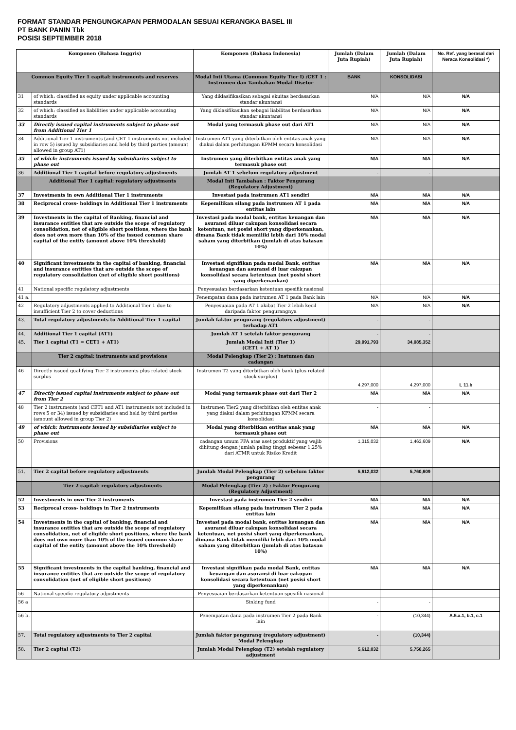FORMAT STANDAR PENGUNGKAPAN PERMODALAN SESUAI KERANGKA BASEL III
PT BANK PANIN Tbk
POSISI SEPTEMBER 2018
| Komponen (Bahasa Inggris) | | Komponen (Bahasa Indonesia) | Jumlah (Dalam Juta Rupiah) | Jumlah (Dalam Juta Rupiah) | No. Ref. yang berasal dari Neraca Konsolidasi *) |
| --- | --- | --- | --- | --- | --- |
| Common Equity Tier 1 capital: instruments and reserves | | Modal Inti Utama (Common Equity Tier I) /CET 1 : Instrumen dan Tambahan Modal Disetor | BANK | KONSOLIDASI | |
| 31 | of which: classified as equity under applicable accounting standards | Yang diklasifikasikan sebagai ekuitas berdasarkan standar akuntansi | N/A | N/A | N/A |
| 32 | of which: classified as liabilities under applicable accounting standards | Yang diklasifikasikan sebagai liabilitas berdasarkan standar akuntansi | N/A | N/A | N/A |
| 33 | Directly issued capital instruments subject to phase out from Additional Tier 1 | Modal yang termasuk phase out dari AT1 | N/A | N/A | N/A |
| 34 | Additional Tier 1 instruments (and CET 1 instruments not included in row 5) issued by subsidiaries and held by third parties (amount allowed in group AT1) | Instrumen AT1 yang diterbitkan oleh entitas anak yang diakui dalam perhitungan KPMM secara konsolidasi | N/A | N/A | N/A |
| 35 | of which: instruments issued by subsidiaries subject to phase out | Instrumen yang diterbitkan entitas anak yang termasuk phase out | N/A | N/A | N/A |
| 36 | Additional Tier 1 capital before regulatory adjustments | Jumlah AT 1 sebelum regulatory adjustment | - | - | |
| | Additional Tier 1 capital: regulatory adjustments | Modal Inti Tambahan : Faktor Pengurang (Regulatory Adjustment) | | | |
| 37 | Investments in own Additional Tier 1 instruments | Investasi pada instrumen AT1 sendiri | N/A | N/A | N/A |
| 38 | Reciprocal cross- holdings in Additional Tier 1 instruments | Kepemilikan silang pada instrumen AT 1 pada entitas lain | N/A | N/A | N/A |
| 39 | Investments in the capital of Banking, financial and insurance entities that are outside the scope of regulatory consolidation, net of eligible short positions, where the bank does not own more than 10% of the issued common share capital of the entity (amount above 10% threshold) | Investasi pada modal bank, entitas keuangan dan asuransi diluar cakupan konsolidasi secara ketentuan, net posisi short yang diperkenankan, dimana Bank tidak memiliki lebih dari 10% modal saham yang diterbitkan (jumlah di atas batasan 10%) | N/A | N/A | N/A |
| 40 | Significant investments in the capital of banking, financial and insurance entities that are outside the scope of regulatory consolidation (net of eligible short positions) | Investasi signifikan pada modal Bank, entitas keuangan dan asuransi di luar cakupan konsolidasi secara ketentuan (net posisi short yang diperkenankan) | N/A | N/A | N/A |
| 41 | National specific regulatory adjustments | Penyesuaian berdasarkan ketentuan spesifik nasional | | | |
| 41 a. | | Penempatan dana pada instrumen AT 1 pada Bank lain | N/A | N/A | N/A |
| 42 | Regulatory adjustments applied to Additional Tier 1 due to insufficient Tier 2 to cover deductions | Penyesuaian pada AT 1 akibat Tier 2 lebih kecil daripada faktor pengurangnya | N/A | N/A | N/A |
| 43. | Total regulatory adjustments to Additional Tier 1 capital | Jumlah faktor pengurang (regulatory adjustment) terhadap AT1 | - | - | |
| 44. | Additional Tier 1 capital (AT1) | Jumlah AT 1 setelah faktor pengurang | - | - | |
| 45. | Tier 1 capital (T1 = CET1 + AT1) | Jumlah Modal Inti (Tier 1) (CET1 + AT 1) | 29,991,793 | 34,085,352 | |
| | Tier 2 capital: instruments and provisions | Modal Pelengkap (Tier 2) : Instumen dan cadangan | | | |
| 46 | Directly issued qualifying Tier 2 instruments plus related stock surplus | Instrumen T2 yang diterbitkan oleh bank (plus related stock surplus) | 4,297,000 | 4,297,000 | L 11.b |
| 47 | Directly issued capital instruments subject to phase out from Tier 2 | Modal yang termasuk phase out dari Tier 2 | N/A | N/A | N/A |
| 48 | Tier 2 instruments (and CET1 and AT1 instruments not included in rows 5 or 34) issued by subsidiaries and held by third parties (amount allowed in group Tier 2) | Instrumen Tier2 yang diterbitkan oleh entitas anak yang diakui dalam perhitungan KPMM secara konsolidasi | - | - | |
| 49 | of which: instruments issued by subsidiaries subject to phase out | Modal yang diterbitkan entitas anak yang termasuk phase out | N/A | N/A | N/A |
| 50 | Provisions | cadangan umum PPA atas aset produktif yang wajib dihitung dengan jumlah paling tinggi sebesar 1,25% dari ATMR untuk Risiko Kredit | 1,315,032 | 1,463,609 | N/A |
| 51. | Tier 2 capital before regulatory adjustments | Jumlah Modal Pelengkap (Tier 2) sebelum faktor pengurang | 5,612,032 | 5,760,609 | |
| | Tier 2 capital: regulatory adjustments | Modal Pelengkap (Tier 2) : Faktor Pengurang (Regulatory Adjustment) | | | |
| 52 | Investments in own Tier 2 instruments | Investasi pada instrumen Tier 2 sendiri | N/A | N/A | N/A |
| 53 | Reciprocal cross- holdings in Tier 2 instruments | Kepemilikan silang pada instrumen Tier 2 pada entitas lain | N/A | N/A | N/A |
| 54 | Investments in the capital of banking, financial and insurance entities that are outside the scope of regulatory consolidation, net of eligible short positions, where the bank does not own more than 10% of the issued common share capital of the entity (amount above the 10% threshold) | Investasi pada modal bank, entitas keuangan dan asuransi diluar cakupan konsolidasi secara ketentuan, net posisi short yang diperkenankan, dimana Bank tidak memiliki lebih dari 10% modal saham yang diterbitkan (jumlah di atas batasan 10%) | N/A | N/A | N/A |
| 55 | Significant investments in the capital banking, financial and insurance entities that are outside the scope of regulatory consolidation (net of eligible short positions) | Investasi signifikan pada modal Bank, entitas keuangan dan asuransi di luar cakupan konsolidasi secara ketentuan (net posisi short yang diperkenankan) | N/A | N/A | N/A |
| 56 | National specific regulatory adjustments | Penyesuaian berdasarkan ketentuan spesifik nasional | | | |
| 56 a | | Sinking fund | - | - | |
| 56 b. | | Penempatan dana pada instrumen Tier 2 pada Bank lain | - | (10,344) | A.5.a.1, b.1, c.1 |
| 57. | Total regulatory adjustments to Tier 2 capital | Jumlah faktor pengurang (regulatory adjustment) Modal Pelengkap | - | (10,344) | |
| 58. | Tier 2 capital (T2) | Jumlah Modal Pelengkap (T2) setelah regulatory adjustment | 5,612,032 | 5,750,265 | |